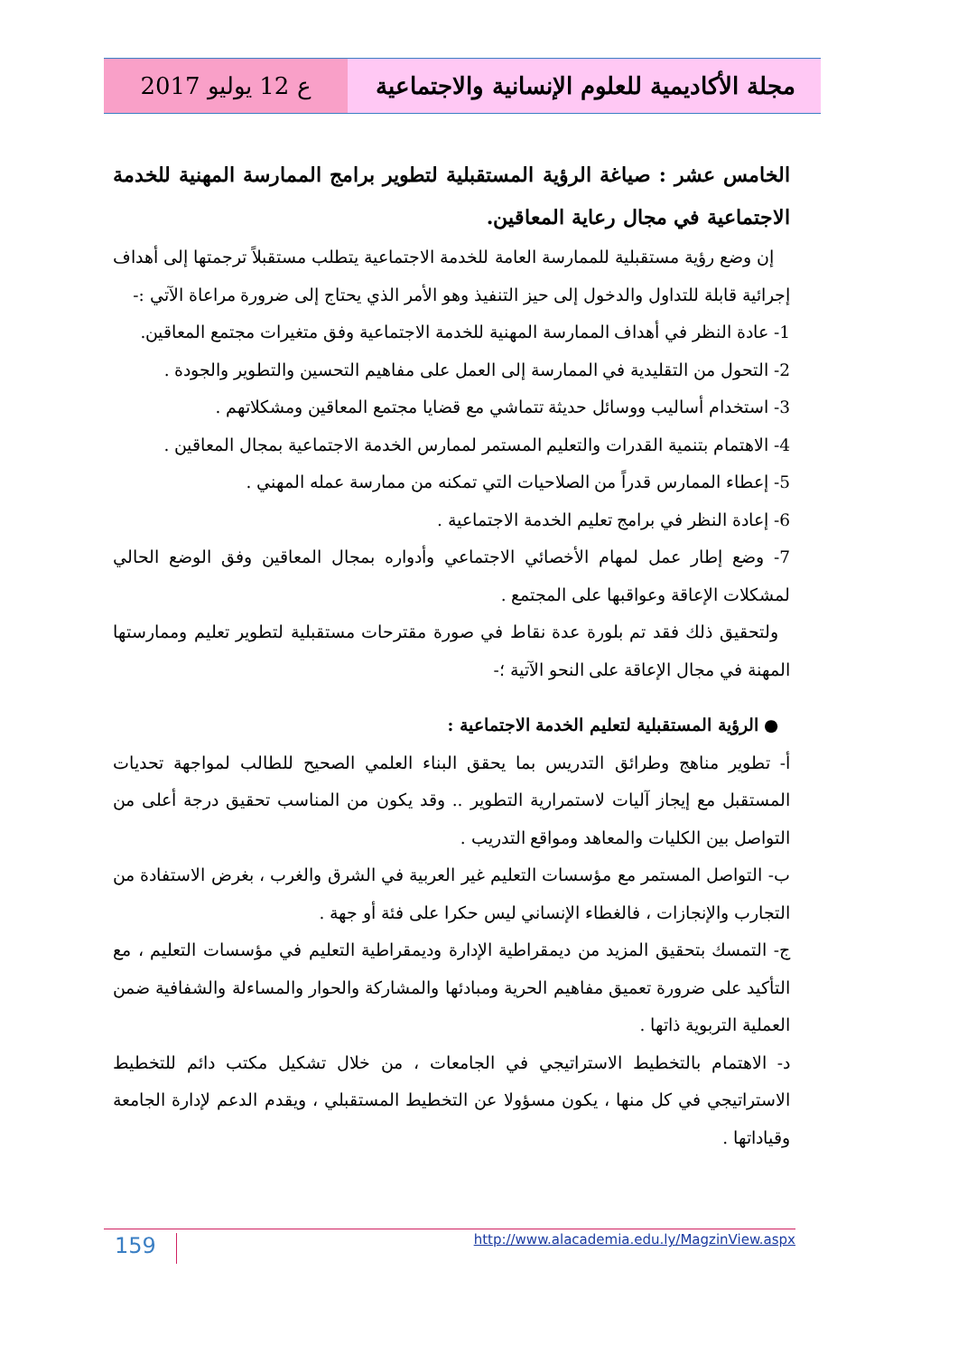مجلة الأكاديمية للعلوم الإنسانية والاجتماعية
ع 12 يوليو 2017
الخامس عشر : صياغة الرؤية المستقبلية لتطوير برامج الممارسة المهنية للخدمة الاجتماعية في مجال رعاية المعاقين.
إن وضع رؤية مستقبلية للممارسة العامة للخدمة الاجتماعية يتطلب مستقبلاً ترجمتها إلى أهداف إجرائية قابلة للتداول والدخول إلى حيز التنفيذ وهو الأمر الذي يحتاج إلى ضرورة مراعاة الآتي :-
1- عادة النظر في أهداف الممارسة المهنية للخدمة الاجتماعية وفق متغيرات مجتمع المعاقين.
2- التحول من التقليدية في الممارسة إلى العمل على مفاهيم التحسين والتطوير والجودة .
3- استخدام أساليب ووسائل حديثة تتماشي مع قضايا مجتمع المعاقين ومشكلاتهم .
4- الاهتمام بتنمية القدرات والتعليم المستمر لممارس الخدمة الاجتماعية بمجال المعاقين .
5- إعطاء الممارس قدراً من الصلاحيات التي تمكنه من ممارسة عمله المهني .
6- إعادة النظر في برامج تعليم الخدمة الاجتماعية .
7- وضع إطار عمل لمهام الأخصائي الاجتماعي وأدواره بمجال المعاقين وفق الوضع الحالي لمشكلات الإعاقة وعواقبها على المجتمع .
ولتحقيق ذلك فقد تم بلورة عدة نقاط في صورة مقترحات مستقبلية لتطوير تعليم وممارستها المهنة في مجال الإعاقة على النحو الآتية ؛-
● الرؤية المستقبلية لتعليم الخدمة الاجتماعية :
أ- تطوير مناهج وطرائق التدريس بما يحقق البناء العلمي الصحيح للطالب لمواجهة تحديات المستقبل مع إيجاز آليات لاستمرارية التطوير .. وقد يكون من المناسب تحقيق درجة أعلى من التواصل بين الكليات والمعاهد ومواقع التدريب .
ب- التواصل المستمر مع مؤسسات التعليم غير العربية في الشرق والغرب ، بغرض الاستفادة من التجارب والإنجازات ، فالغطاء الإنساني ليس حكرا على فئة أو جهة .
ج- التمسك بتحقيق المزيد من ديمقراطية الإدارة وديمقراطية التعليم في مؤسسات التعليم ، مع التأكيد على ضرورة تعميق مفاهيم الحرية ومبادئها والمشاركة والحوار والمساءلة والشفافية ضمن العملية التربوية ذاتها .
د- الاهتمام بالتخطيط الاستراتيجي في الجامعات ، من خلال تشكيل مكتب دائم للتخطيط الاستراتيجي في كل منها ، يكون مسؤولا عن التخطيط المستقبلي ، ويقدم الدعم لإدارة الجامعة وقياداتها .
159 http://www.alacademia.edu.ly/MagzinView.aspx